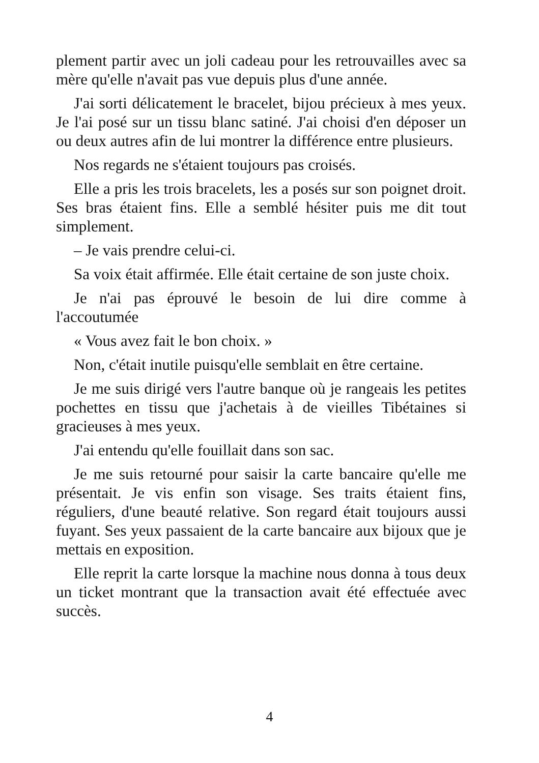plement partir avec un joli cadeau pour les retrouvailles avec sa mère qu'elle n'avait pas vue depuis plus d'une année.
J'ai sorti délicatement le bracelet, bijou précieux à mes yeux. Je l'ai posé sur un tissu blanc satiné. J'ai choisi d'en déposer un ou deux autres afin de lui montrer la différence entre plusieurs.
Nos regards ne s'étaient toujours pas croisés.
Elle a pris les trois bracelets, les a posés sur son poignet droit. Ses bras étaient fins. Elle a semblé hésiter puis me dit tout simplement.
– Je vais prendre celui-ci.
Sa voix était affirmée. Elle était certaine de son juste choix.
Je n'ai pas éprouvé le besoin de lui dire comme à l'accoutumée
« Vous avez fait le bon choix. »
Non, c'était inutile puisqu'elle semblait en être certaine.
Je me suis dirigé vers l'autre banque où je rangeais les petites pochettes en tissu que j'achetais à de vieilles Tibétaines si gracieuses à mes yeux.
J'ai entendu qu'elle fouillait dans son sac.
Je me suis retourné pour saisir la carte bancaire qu'elle me présentait. Je vis enfin son visage. Ses traits étaient fins, réguliers, d'une beauté relative. Son regard était toujours aussi fuyant. Ses yeux passaient de la carte bancaire aux bijoux que je mettais en exposition.
Elle reprit la carte lorsque la machine nous donna à tous deux un ticket montrant que la transaction avait été effectuée avec succès.
4